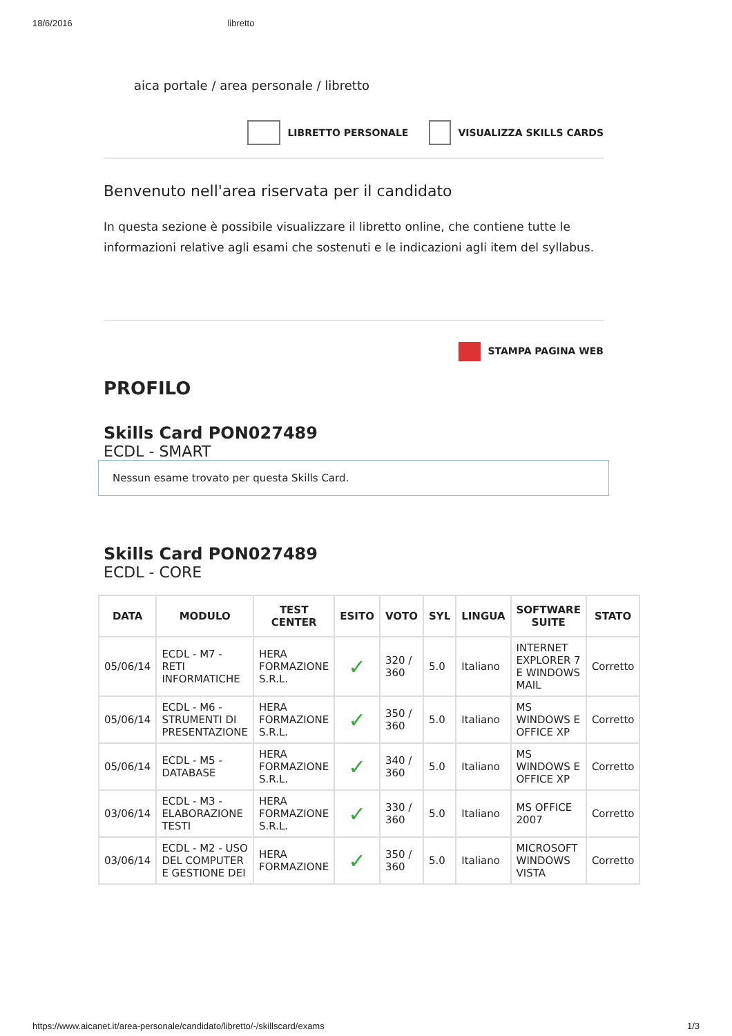18/6/2016 libretto
aica portale / area personale / libretto
LIBRETTO PERSONALE VISUALIZZA SKILLS CARDS
Benvenuto nell'area riservata per il candidato
In questa sezione è possibile visualizzare il libretto online, che contiene tutte le informazioni relative agli esami che sostenuti e le indicazioni agli item del syllabus.
STAMPA PAGINA WEB
PROFILO
Skills Card PON027489
ECDL - SMART
Nessun esame trovato per questa Skills Card.
Skills Card PON027489
ECDL - CORE
| DATA | MODULO | TEST CENTER | ESITO | VOTO | SYL | LINGUA | SOFTWARE SUITE | STATO |
| --- | --- | --- | --- | --- | --- | --- | --- | --- |
| 05/06/14 | ECDL - M7 - RETI INFORMATICHE | HERA FORMAZIONE S.R.L. | ✓ | 320 / 360 | 5.0 | Italiano | INTERNET EXPLORER 7 E WINDOWS MAIL | Corretto |
| 05/06/14 | ECDL - M6 - STRUMENTI DI PRESENTAZIONE | HERA FORMAZIONE S.R.L. | ✓ | 350 / 360 | 5.0 | Italiano | MS WINDOWS E OFFICE XP | Corretto |
| 05/06/14 | ECDL - M5 - DATABASE | HERA FORMAZIONE S.R.L. | ✓ | 340 / 360 | 5.0 | Italiano | MS WINDOWS E OFFICE XP | Corretto |
| 03/06/14 | ECDL - M3 - ELABORAZIONE TESTI | HERA FORMAZIONE S.R.L. | ✓ | 330 / 360 | 5.0 | Italiano | MS OFFICE 2007 | Corretto |
| 03/06/14 | ECDL - M2 - USO DEL COMPUTER E GESTIONE DEI | HERA FORMAZIONE | ✓ | 350 / 360 | 5.0 | Italiano | MICROSOFT WINDOWS VISTA | Corretto |
https://www.aicanet.it/area-personale/candidato/libretto/-/skillscard/exams 1/3